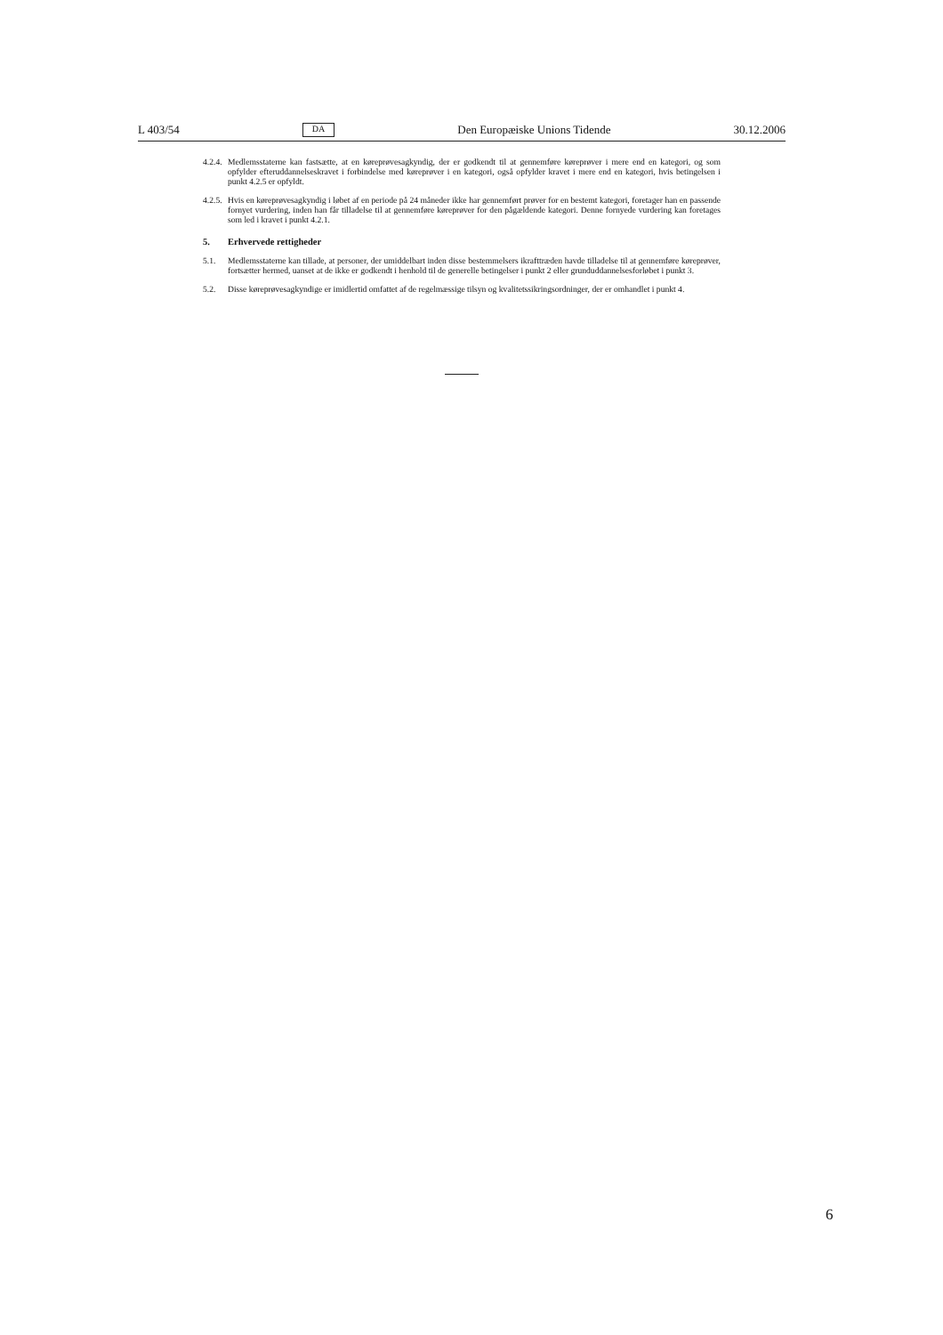L 403/54 DA Den Europæiske Unions Tidende 30.12.2006
4.2.4. Medlemsstaterne kan fastsætte, at en køreprøvesagkyndig, der er godkendt til at gennemføre køreprøver i mere end en kategori, og som opfylder efteruddannelseskravet i forbindelse med køreprøver i en kategori, også opfylder kravet i mere end en kategori, hvis betingelsen i punkt 4.2.5 er opfyldt.
4.2.5. Hvis en køreprøvesagkyndig i løbet af en periode på 24 måneder ikke har gennemført prøver for en bestemt kategori, foretager han en passende fornyet vurdering, inden han får tilladelse til at gennemføre køreprøver for den pågældende kategori. Denne fornyede vurdering kan foretages som led i kravet i punkt 4.2.1.
5. Erhvervede rettigheder
5.1. Medlemsstaterne kan tillade, at personer, der umiddelbart inden disse bestemmelsers ikrafttræden havde tilladelse til at gennemføre køreprøver, fortsætter hermed, uanset at de ikke er godkendt i henhold til de generelle betingelser i punkt 2 eller grunduddannelsesforløbet i punkt 3.
5.2. Disse køreprøvesagkyndige er imidlertid omfattet af de regelmæssige tilsyn og kvalitetssikringsordninger, der er omhandlet i punkt 4.
6